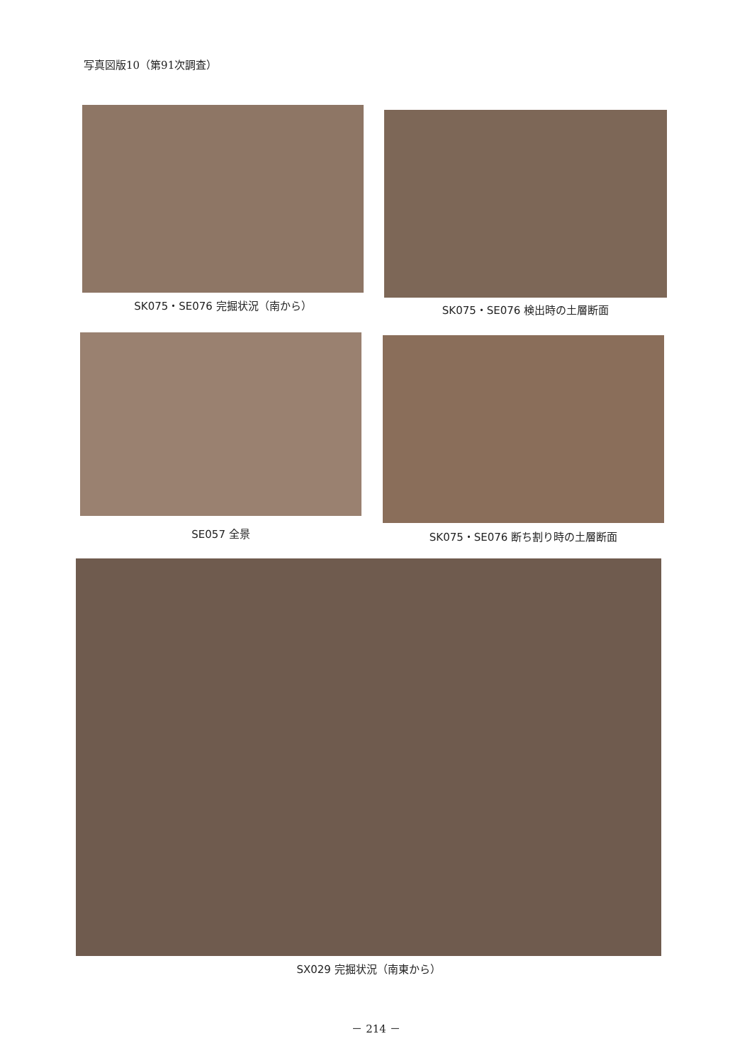写真図版10（第91次調査）
SK075・SE076 完掘状況（南から） SK075・SE076 検出時の土層断面
SE057 全景 SK075・SE076 断ち割り時の土層断面
SX029 完掘状況（南東から）
－ 214 －